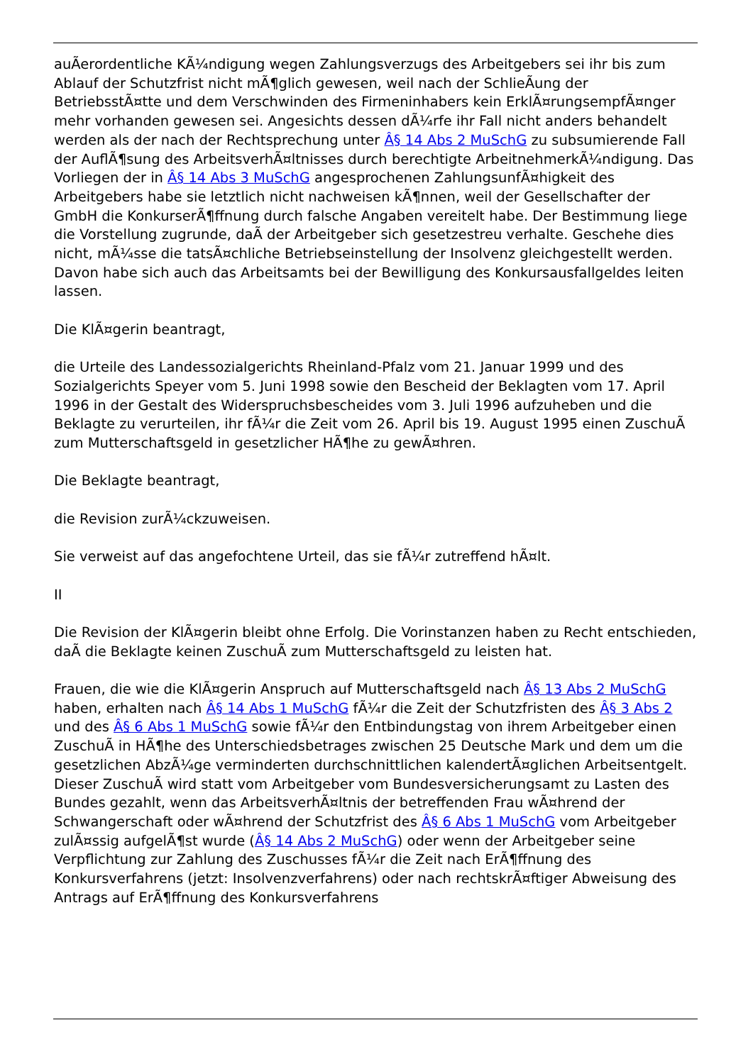auÃerordentliche KÃ¼ndigung wegen Zahlungsverzugs des Arbeitgebers sei ihr bis zum Ablauf der Schutzfrist nicht mÃ¶glich gewesen, weil nach der SchlieÃung der BetriebsstÃ¤tte und dem Verschwinden des Firmeninhabers kein ErklÃ¤rungsempfÃ¤nger mehr vorhanden gewesen sei. Angesichts dessen dÃ¼rfe ihr Fall nicht anders behandelt werden als der nach der Rechtsprechung unter Â§ 14 Abs 2 MuSchG zu subsumierende Fall der AuflÃ¶sung des ArbeitsverhÃ¤ltnisses durch berechtigte ArbeitnehmerkÃ¼ndigung. Das Vorliegen der in Â§ 14 Abs 3 MuSchG angesprochenen ZahlungsunfÃ¤higkeit des Arbeitgebers habe sie letztlich nicht nachweisen kÃ¶nnen, weil der Gesellschafter der GmbH die KonkurserÃ¶ffnung durch falsche Angaben vereitelt habe. Der Bestimmung liege die Vorstellung zugrunde, daÃ der Arbeitgeber sich gesetzestreu verhalte. Geschehe dies nicht, mÃ¼sse die tatsÃ¤chliche Betriebseinstellung der Insolvenz gleichgestellt werden. Davon habe sich auch das Arbeitsamts bei der Bewilligung des Konkursausfallgeldes leiten lassen.
Die KlÃ¤gerin beantragt,
die Urteile des Landessozialgerichts Rheinland-Pfalz vom 21. Januar 1999 und des Sozialgerichts Speyer vom 5. Juni 1998 sowie den Bescheid der Beklagten vom 17. April 1996 in der Gestalt des Widerspruchsbescheides vom 3. Juli 1996 aufzuheben und die Beklagte zu verurteilen, ihr fÃ¼r die Zeit vom 26. April bis 19. August 1995 einen ZuschuÃ zum Mutterschaftsgeld in gesetzlicher HÃ¶he zu gewÃ¤hren.
Die Beklagte beantragt,
die Revision zurÃ¼ckzuweisen.
Sie verweist auf das angefochtene Urteil, das sie fÃ¼r zutreffend hÃ¤lt.
II
Die Revision der KlÃ¤gerin bleibt ohne Erfolg. Die Vorinstanzen haben zu Recht entschieden, daÃ die Beklagte keinen ZuschuÃ zum Mutterschaftsgeld zu leisten hat.
Frauen, die wie die KlÃ¤gerin Anspruch auf Mutterschaftsgeld nach Â§ 13 Abs 2 MuSchG haben, erhalten nach Â§ 14 Abs 1 MuSchG fÃ¼r die Zeit der Schutzfristen des Â§ 3 Abs 2 und des Â§ 6 Abs 1 MuSchG sowie fÃ¼r den Entbindungstag von ihrem Arbeitgeber einen ZuschuÃ in HÃ¶he des Unterschiedsbetrages zwischen 25 Deutsche Mark und dem um die gesetzlichen AbzÃ¼ge verminderten durchschnittlichen kalendertÃ¤glichen Arbeitsentgelt. Dieser ZuschuÃ wird statt vom Arbeitgeber vom Bundesversicherungsamt zu Lasten des Bundes gezahlt, wenn das ArbeitsverhÃ¤ltnis der betreffenden Frau wÃ¤hrend der Schwangerschaft oder wÃ¤hrend der Schutzfrist des Â§ 6 Abs 1 MuSchG vom Arbeitgeber zulÃ¤ssig aufgelÃ¶st wurde (Â§ 14 Abs 2 MuSchG) oder wenn der Arbeitgeber seine Verpflichtung zur Zahlung des Zuschusses fÃ¼r die Zeit nach ErÃ¶ffnung des Konkursverfahrens (jetzt: Insolvenzverfahrens) oder nach rechtskrÃ¤ftiger Abweisung des Antrags auf ErÃ¶ffnung des Konkursverfahrens